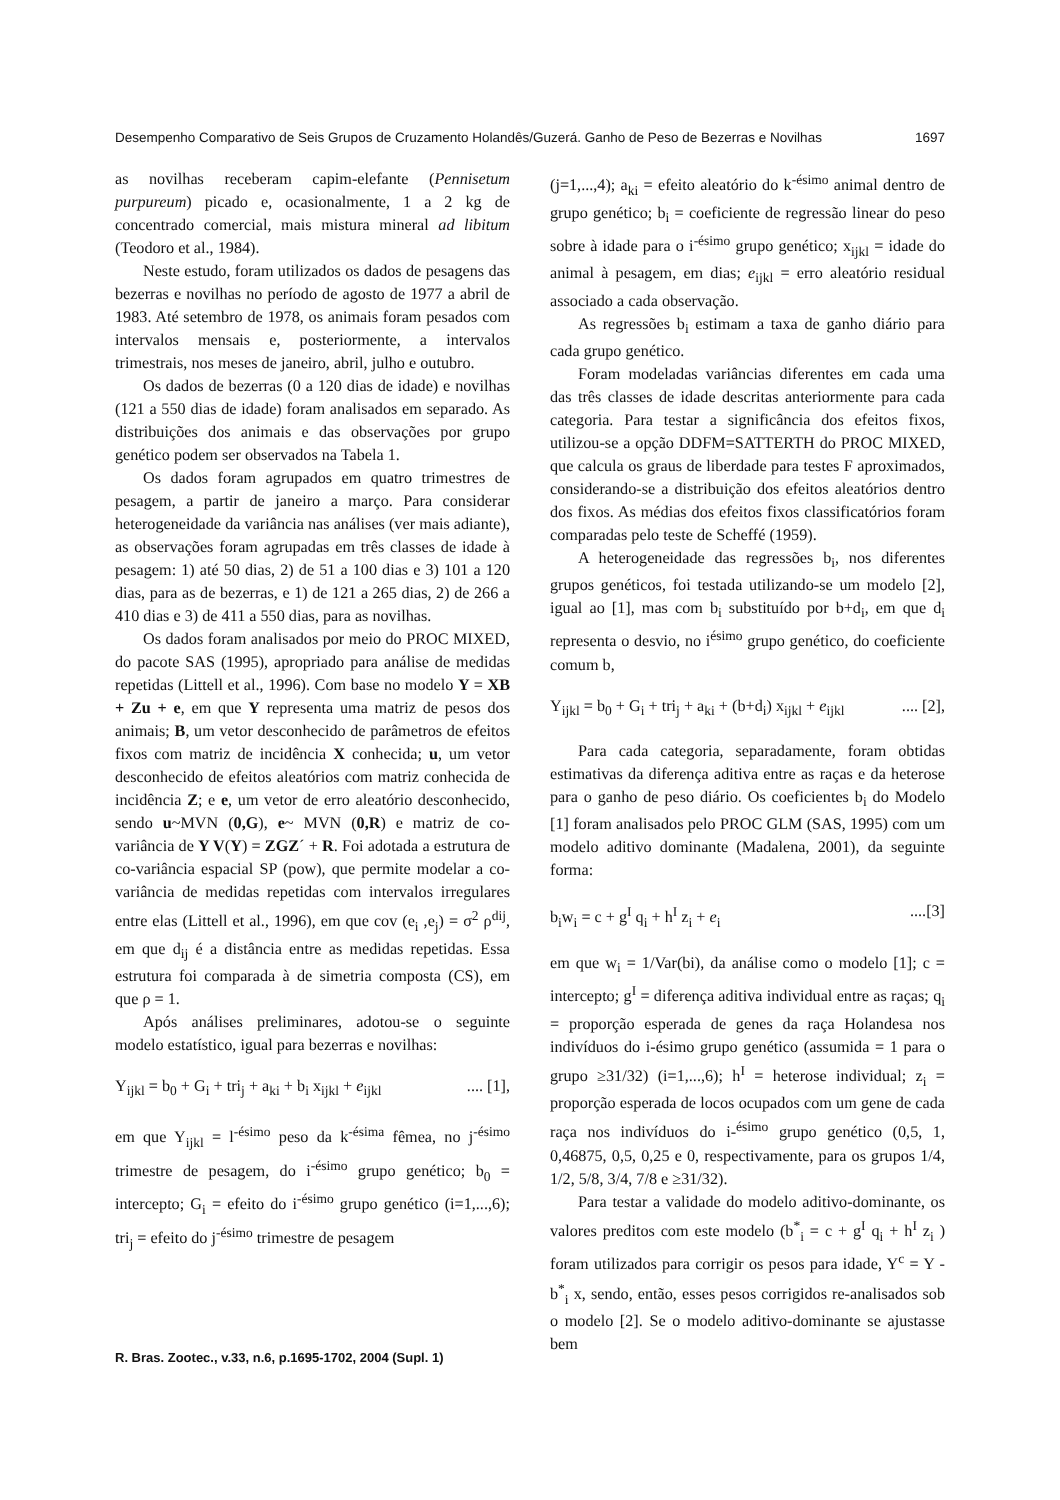Desempenho Comparativo de Seis Grupos de Cruzamento Holandês/Guzerá. Ganho de Peso de Bezerras e Novilhas 1697
as novilhas receberam capim-elefante (Pennisetum purpureum) picado e, ocasionalmente, 1 a 2 kg de concentrado comercial, mais mistura mineral ad libitum (Teodoro et al., 1984).
Neste estudo, foram utilizados os dados de pesagens das bezerras e novilhas no período de agosto de 1977 a abril de 1983. Até setembro de 1978, os animais foram pesados com intervalos mensais e, posteriormente, a intervalos trimestrais, nos meses de janeiro, abril, julho e outubro.
Os dados de bezerras (0 a 120 dias de idade) e novilhas (121 a 550 dias de idade) foram analisados em separado. As distribuições dos animais e das observações por grupo genético podem ser observados na Tabela 1.
Os dados foram agrupados em quatro trimestres de pesagem, a partir de janeiro a março. Para considerar heterogeneidade da variância nas análises (ver mais adiante), as observações foram agrupadas em três classes de idade à pesagem: 1) até 50 dias, 2) de 51 a 100 dias e 3) 101 a 120 dias, para as de bezerras, e 1) de 121 a 265 dias, 2) de 266 a 410 dias e 3) de 411 a 550 dias, para as novilhas.
Os dados foram analisados por meio do PROC MIXED, do pacote SAS (1995), apropriado para análise de medidas repetidas (Littell et al., 1996). Com base no modelo Y = XB + Zu + e, em que Y representa uma matriz de pesos dos animais; B, um vetor desconhecido de parâmetros de efeitos fixos com matriz de incidência X conhecida; u, um vetor desconhecido de efeitos aleatórios com matriz conhecida de incidência Z; e e, um vetor de erro aleatório desconhecido, sendo u~MVN (0,G), e~ MVN (0,R) e matriz de co-variância de Y V(Y) = ZGZ´ + R. Foi adotada a estrutura de co-variância espacial SP (pow), que permite modelar a co-variância de medidas repetidas com intervalos irregulares entre elas (Littell et al., 1996), em que cov (e<sub>i</sub> ,e<sub>j</sub>) = σ<sup>2</sup> ρ<sup>dij</sup>, em que d<sub>ij</sub> é a distância entre as medidas repetidas. Essa estrutura foi comparada à de simetria composta (CS), em que ρ = 1.
Após análises preliminares, adotou-se o seguinte modelo estatístico, igual para bezerras e novilhas:
Y<sub>ijkl</sub> = b<sub>0</sub> + G<sub>i</sub> + tri<sub>j</sub> + a<sub>ki</sub> + b<sub>i</sub> x<sub>ijkl</sub> + e<sub>ijkl</sub>.... [1],
em que Y<sub>ijkl</sub> = l<sup>-ésimo</sup> peso da k<sup>-ésima</sup> fêmea, no j<sup>-ésimo</sup> trimestre de pesagem, do i<sup>-ésimo</sup> grupo genético; b<sub>0</sub> = intercepto; G<sub>i</sub> = efeito do i<sup>-ésimo</sup> grupo genético (i=1,...,6); tri<sub>j</sub> = efeito do j<sup>-ésimo</sup> trimestre de pesagem
(j=1,...,4); a<sub>ki</sub> = efeito aleatório do k<sup>-ésimo</sup> animal dentro de grupo genético; b<sub>i</sub> = coeficiente de regressão linear do peso sobre à idade para o i<sup>-ésimo</sup> grupo genético; x<sub>ijkl</sub> = idade do animal à pesagem, em dias; e<sub>ijkl</sub> = erro aleatório residual associado a cada observação.
As regressões b<sub>i</sub> estimam a taxa de ganho diário para cada grupo genético.
Foram modeladas variâncias diferentes em cada uma das três classes de idade descritas anteriormente para cada categoria. Para testar a significância dos efeitos fixos, utilizou-se a opção DDFM=SATTERTH do PROC MIXED, que calcula os graus de liberdade para testes F aproximados, considerando-se a distribuição dos efeitos aleatórios dentro dos fixos. As médias dos efeitos fixos classificatórios foram comparadas pelo teste de Scheffé (1959).
A heterogeneidade das regressões b<sub>i</sub>, nos diferentes grupos genéticos, foi testada utilizando-se um modelo [2], igual ao [1], mas com b<sub>i</sub> substituído por b+d<sub>i</sub>, em que d<sub>i</sub> representa o desvio, no i<sup>ésimo</sup> grupo genético, do coeficiente comum b,
Y<sub>ijkl</sub> = b<sub>0</sub> + G<sub>i</sub> + tri<sub>j</sub> + a<sub>ki</sub> + (b+d<sub>i</sub>) x<sub>ijkl</sub> + e<sub>ijkl</sub>.... [2],
Para cada categoria, separadamente, foram obtidas estimativas da diferença aditiva entre as raças e da heterose para o ganho de peso diário. Os coeficientes b<sub>i</sub> do Modelo [1] foram analisados pelo PROC GLM (SAS, 1995) com um modelo aditivo dominante (Madalena, 2001), da seguinte forma:
b<sub>i</sub>w<sub>i</sub> = c + g<sup>I</sup> q<sub>i</sub> + h<sup>I</sup> z<sub>i</sub> + e<sub>i</sub>....[3]
em que w<sub>i</sub> = 1/Var(bi), da análise como o modelo [1]; c = intercepto; g<sup>I</sup> = diferença aditiva individual entre as raças; q<sub>i</sub> = proporção esperada de genes da raça Holandesa nos indivíduos do i-ésimo grupo genético (assumida = 1 para o grupo ≥31/32) (i=1,...,6); h<sup>I</sup> = heterose individual; z<sub>i</sub> = proporção esperada de locos ocupados com um gene de cada raça nos indivíduos do i-<sup>ésimo</sup> grupo genético (0,5, 1, 0,46875, 0,5, 0,25 e 0, respectivamente, para os grupos 1/4, 1/2, 5/8, 3/4, 7/8 e ≥31/32).
Para testar a validade do modelo aditivo-dominante, os valores preditos com este modelo (b<sup>*</sup><sub>i</sub> = c + g<sup>I</sup> q<sub>i</sub> + h<sup>I</sup> z<sub>i</sub> ) foram utilizados para corrigir os pesos para idade, Y<sup>c</sup> = Y - b<sup>*</sup><sub>i</sub> x, sendo, então, esses pesos corrigidos re-analisados sob o modelo [2]. Se o modelo aditivo-dominante se ajustasse bem
R. Bras. Zootec., v.33, n.6, p.1695-1702, 2004 (Supl. 1)